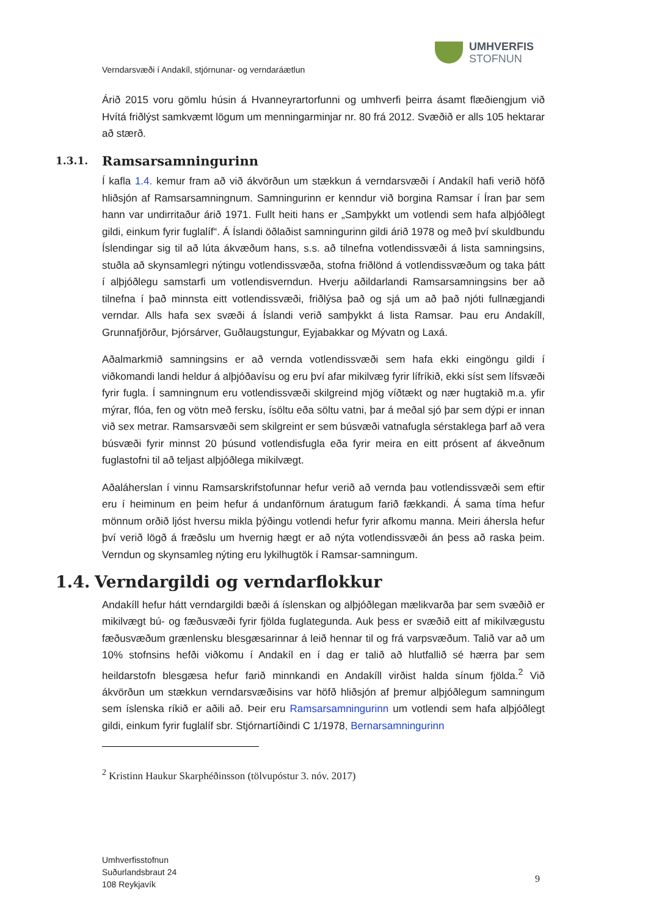UMHVERFIS
STOFNUN
Verndarsvæði í Andakíl, stjórnunar- og verndaráætlun
Árið 2015 voru gömlu húsin á Hvanneyrartorfunni og umhverfi þeirra ásamt flæðiengjum við Hvítá friðlýst samkvæmt lögum um menningarminjar nr. 80 frá 2012. Svæðið er alls 105 hektarar að stærð.
1.3.1. Ramsarsamningurinn
Í kafla 1.4. kemur fram að við ákvörðun um stækkun á verndarsvæði í Andakíl hafi verið höfð hliðsjón af Ramsarsamningnum. Samningurinn er kenndur við borgina Ramsar í Íran þar sem hann var undirritaður árið 1971. Fullt heiti hans er „Samþykkt um votlendi sem hafa alþjóðlegt gildi, einkum fyrir fuglalíf“. Á Íslandi öðlaðist samningurinn gildi árið 1978 og með því skuldbundu Íslendingar sig til að lúta ákvæðum hans, s.s. að tilnefna votlendissvæði á lista samningsins, stuðla að skynsamlegri nýtingu votlendissvæða, stofna friðlönd á votlendissvæðum og taka þátt í alþjóðlegu samstarfi um votlendisverndun. Hverju aðildarlandi Ramsarsamningsins ber að tilnefna í það minnsta eitt votlendissvæði, friðlýsa það og sjá um að það njóti fullnægjandi verndar. Alls hafa sex svæði á Íslandi verið samþykkt á lista Ramsar. Þau eru Andakíll, Grunnafjörður, Þjórsárver, Guðlaugstungur, Eyjabakkar og Mývatn og Laxá.
Aðalmarkmið samningsins er að vernda votlendissvæði sem hafa ekki eingöngu gildi í viðkomandi landi heldur á alþjóðavísu og eru því afar mikilvæg fyrir lífríkið, ekki síst sem lífsvæði fyrir fugla. Í samningnum eru votlendissvæði skilgreind mjög víðtækt og nær hugtakið m.a. yfir mýrar, flóa, fen og vötn með fersku, ísöltu eða söltu vatni, þar á meðal sjó þar sem dýpi er innan við sex metrar. Ramsarsvæði sem skilgreint er sem búsvæði vatnafugla sérstaklega þarf að vera búsvæði fyrir minnst 20 þúsund votlendisfugla eða fyrir meira en eitt prósent af ákveðnum fuglastofni til að teljast alþjóðlega mikilvægt.
Aðaláherslan í vinnu Ramsarskrifstofunnar hefur verið að vernda þau votlendissvæði sem eftir eru í heiminum en þeim hefur á undanförnum áratugum farið fækkandi. Á sama tíma hefur mönnum orðið ljóst hversu mikla þýðingu votlendi hefur fyrir afkomu manna. Meiri áhersla hefur því verið lögð á fræðslu um hvernig hægt er að nýta votlendissvæði án þess að raska þeim. Verndun og skynsamleg nýting eru lykilhugtök í Ramsar-samningum.
1.4. Verndargildi og verndarflokkur
Andakíll hefur hátt verndargildi bæði á íslenskan og alþjóðlegan mælikvarða þar sem svæðið er mikilvægt bú- og fæðusvæði fyrir fjölda fuglategunda. Auk þess er svæðið eitt af mikilvægustu fæðusvæðum grænlensku blesgæsarinnar á leið hennar til og frá varpsvæðum. Talið var að um 10% stofnsins hefði viðkomu í Andakíl en í dag er talið að hlutfallið sé hærra þar sem heildarstofn blesgæsa hefur farið minnkandi en Andakíll virðist halda sínum fjölda.<sup>2</sup> Við ákvörðun um stækkun verndarsvæðisins var höfð hliðsjón af þremur alþjóðlegum samningum sem íslenska ríkið er aðili að. Þeir eru Ramsarsamningurinn um votlendi sem hafa alþjóðlegt gildi, einkum fyrir fuglalíf sbr. Stjórnartíðindi C 1/1978, Bernarsamningurinn
<sup>2</sup> Kristinn Haukur Skarphéðinsson (tölvupóstur 3. nóv. 2017)
Umhverfisstofnun
Suðurlandsbraut 24
108 Reykjavík
9